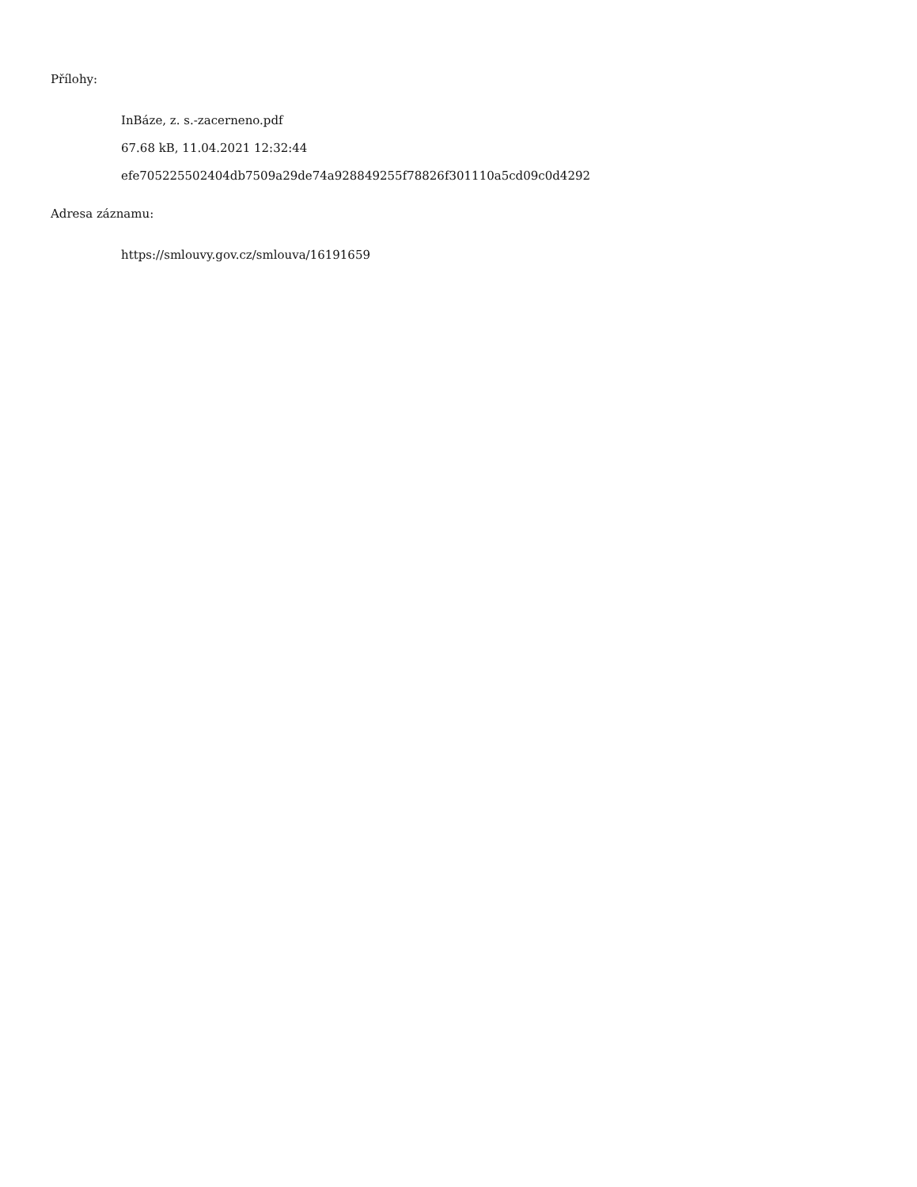Přílohy:
InBáze, z. s.-zacerneno.pdf
67.68 kB, 11.04.2021 12:32:44
efe705225502404db7509a29de74a928849255f78826f301110a5cd09c0d4292
Adresa záznamu:
https://smlouvy.gov.cz/smlouva/16191659